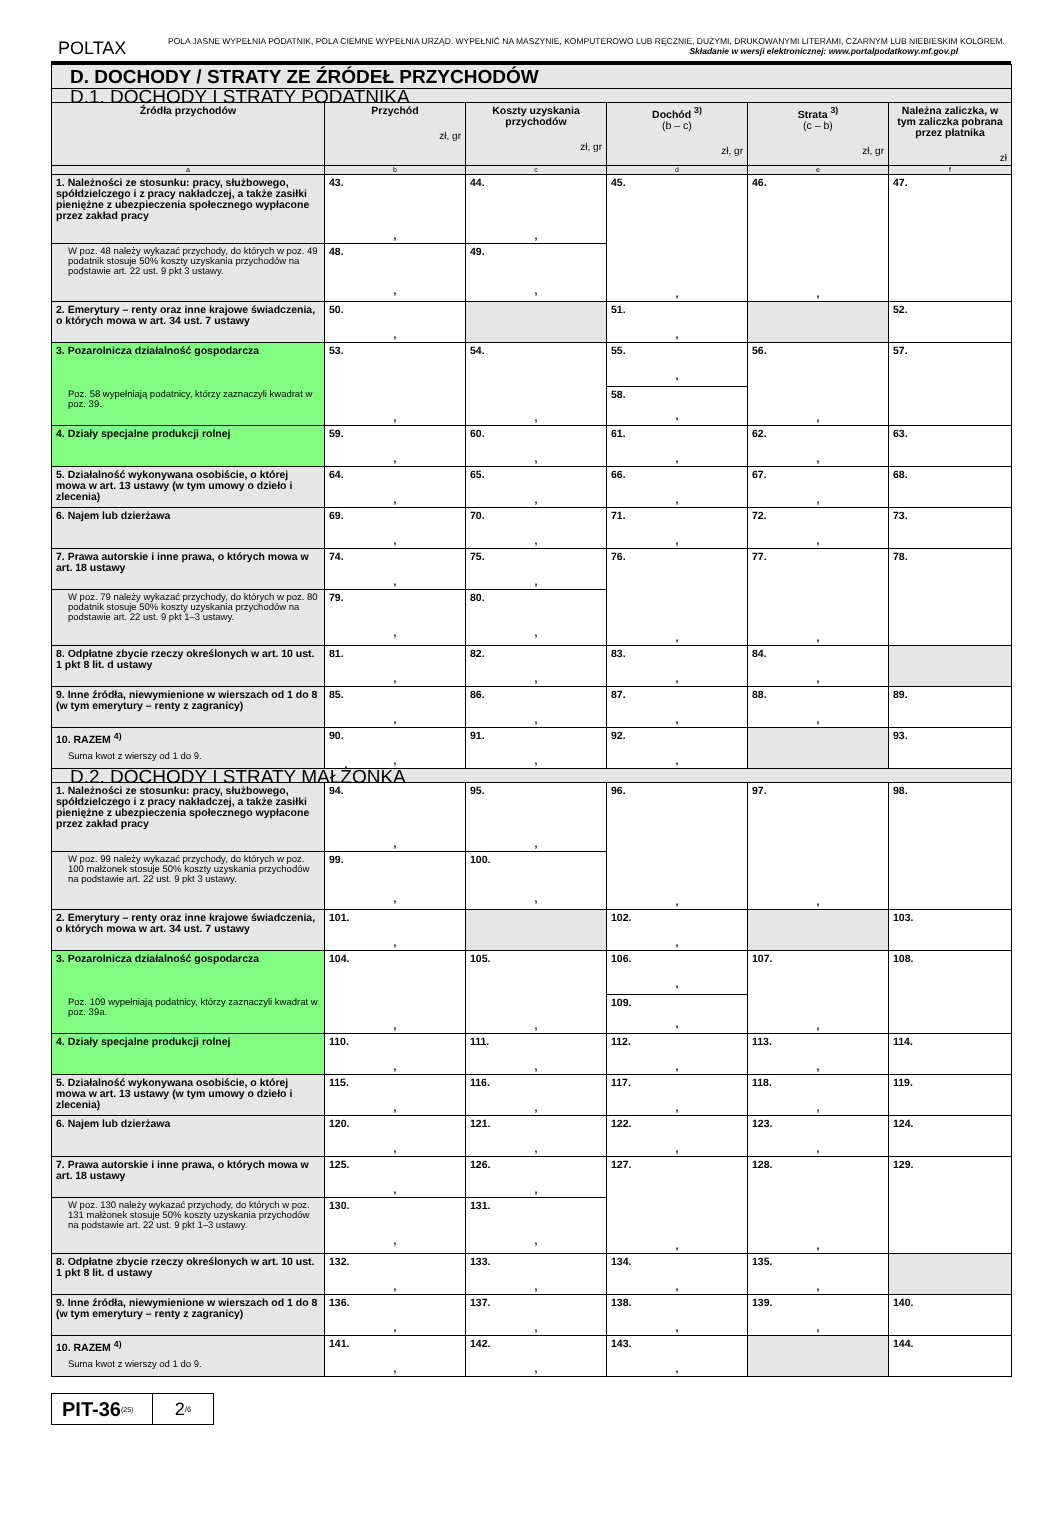POLTAX
POLA JASNE WYPEŁNIA PODATNIK, POLA CIEMNE WYPEŁNIA URZĄD. WYPEŁNIĆ NA MASZYNIE, KOMPUTEROWO LUB RĘCZNIE, DUŻYMI, DRUKOWANYMI LITERAMI, CZARNYM LUB NIEBIESKIM KOLOREM. Składanie w wersji elektronicznej: www.portalpodatkowy.mf.gov.pl
| D. DOCHODY / STRATY ZE ŹRÓDEŁ PRZYCHODÓW | | | | | |
| D.1. DOCHODY I STRATY PODATNIKA | | | | | |
| Źródła przychodów | Przychód zł, gr | Koszty uzyskania przychodów zł, gr | Dochód <sup>3)</sup> (b – c) zł, gr | Strata <sup>3)</sup> (c – b) zł, gr | Należna zaliczka, w tym zaliczka pobrana przez płatnika zł |
| a | b | c | d | e | f |
| 1. Należności ze stosunku: pracy, służbowego, spółdzielczego i z pracy nakładczej, a także zasiłki pieniężne z ubezpieczenia społecznego wypłacone przez zakład pracy | 43. , | 44. , | 45. , | 46. , | 47. |
| W poz. 48 należy wykazać przychody, do których w poz. 49 podatnik stosuje 50% koszty uzyskania przychodów na podstawie art. 22 ust. 9 pkt 3 ustawy. | 48. , | 49. , | | | |
| 2. Emerytury – renty oraz inne krajowe świadczenia, o których mowa w art. 34 ust. 7 ustawy | 50. , | | 51. , | | 52. |
| 3. Pozarolnicza działalność gospodarcza Poz. 58 wypełniają podatnicy, którzy zaznaczyli kwadrat w poz. 39. | 53. , | 54. , | 55. , | 56. , | 57. |
| | | | 58. , | | |
| 4. Działy specjalne produkcji rolnej | 59. , | 60. , | 61. , | 62. , | 63. |
| 5. Działalność wykonywana osobiście, o której mowa w art. 13 ustawy (w tym umowy o dzieło i zlecenia) | 64. , | 65. , | 66. , | 67. , | 68. |
| 6. Najem lub dzierżawa | 69. , | 70. , | 71. , | 72. , | 73. |
| 7. Prawa autorskie i inne prawa, o których mowa w art. 18 ustawy | 74. , | 75. , | 76. , | 77. , | 78. |
| W poz. 79 należy wykazać przychody, do których w poz. 80 podatnik stosuje 50% koszty uzyskania przychodów na podstawie art. 22 ust. 9 pkt 1–3 ustawy. | 79. , | 80. , | | | |
| 8. Odpłatne zbycie rzeczy określonych w art. 10 ust. 1 pkt 8 lit. d ustawy | 81. , | 82. , | 83. , | 84. , | |
| 9. Inne źródła, niewymienione w wierszach od 1 do 8 (w tym emerytury – renty z zagranicy) | 85. , | 86. , | 87. , | 88. , | 89. |
| 10. RAZEM <sup>4)</sup> Suma kwot z wierszy od 1 do 9. | 90. , | 91. , | 92. , | | 93. |
| D.2. DOCHODY I STRATY MAŁŻONKA | | | | | |
| 1. Należności ze stosunku: pracy, służbowego, spółdzielczego i z pracy nakładczej, a także zasiłki pieniężne z ubezpieczenia społecznego wypłacone przez zakład pracy | 94. , | 95. , | 96. , | 97. , | 98. |
| W poz. 99 należy wykazać przychody, do których w poz. 100 małżonek stosuje 50% koszty uzyskania przychodów na podstawie art. 22 ust. 9 pkt 3 ustawy. | 99. , | 100. , | | | |
| 2. Emerytury – renty oraz inne krajowe świadczenia, o których mowa w art. 34 ust. 7 ustawy | 101. , | | 102. , | | 103. |
| 3. Pozarolnicza działalność gospodarcza Poz. 109 wypełniają podatnicy, którzy zaznaczyli kwadrat w poz. 39a. | 104. , | 105. , | 106. , | 107. , | 108. |
| | | | 109. , | | |
| 4. Działy specjalne produkcji rolnej | 110. , | 111. , | 112. , | 113. , | 114. |
| 5. Działalność wykonywana osobiście, o której mowa w art. 13 ustawy (w tym umowy o dzieło i zlecenia) | 115. , | 116. , | 117. , | 118. , | 119. |
| 6. Najem lub dzierżawa | 120. , | 121. , | 122. , | 123. , | 124. |
| 7. Prawa autorskie i inne prawa, o których mowa w art. 18 ustawy | 125. , | 126. , | 127. , | 128. , | 129. |
| W poz. 130 należy wykazać przychody, do których w poz. 131 małżonek stosuje 50% koszty uzyskania przychodów na podstawie art. 22 ust. 9 pkt 1–3 ustawy. | 130. , | 131. , | | | |
| 8. Odpłatne zbycie rzeczy określonych w art. 10 ust. 1 pkt 8 lit. d ustawy | 132. , | 133. , | 134. , | 135. , | |
| 9. Inne źródła, niewymienione w wierszach od 1 do 8 (w tym emerytury – renty z zagranicy) | 136. , | 137. , | 138. , | 139. , | 140. |
| 10. RAZEM <sup>4)</sup> Suma kwot z wierszy od 1 do 9. | 141. , | 142. , | 143. , | | 144. |
PIT-36 (25)
2 /6